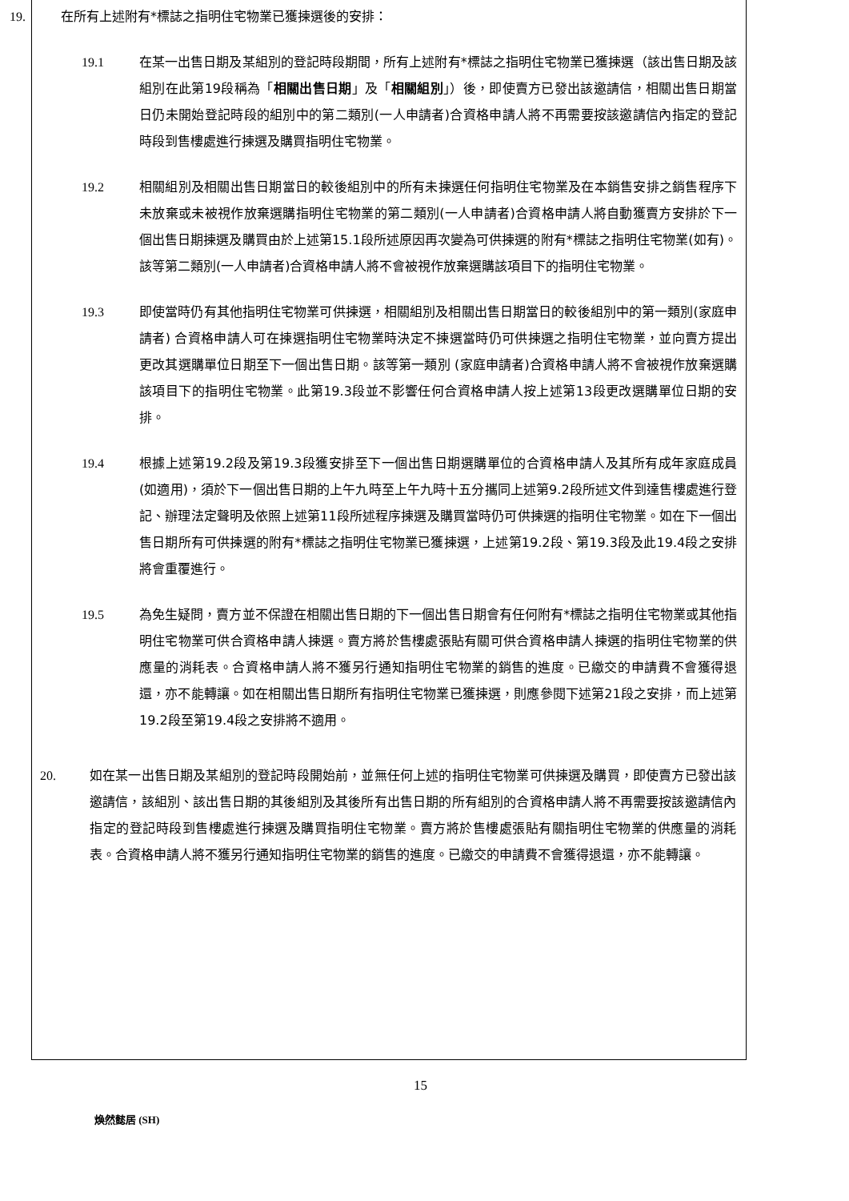19. 在所有上述附有*標誌之指明住宅物業已獲揀選後的安排：
19.1 在某一出售日期及某組別的登記時段期間，所有上述附有*標誌之指明住宅物業已獲揀選（該出售日期及該組別在此第19段稱為「相關出售日期」及「相關組別」）後，即使賣方已發出該邀請信，相關出售日期當日仍未開始登記時段的組別中的第二類別(一人申請者)合資格申請人將不再需要按該邀請信內指定的登記時段到售樓處進行揀選及購買指明住宅物業。
19.2 相關組別及相關出售日期當日的較後組別中的所有未揀選任何指明住宅物業及在本銷售安排之銷售程序下未放棄或未被視作放棄選購指明住宅物業的第二類別(一人申請者)合資格申請人將自動獲賣方安排於下一個出售日期揀選及購買由於上述第15.1段所述原因再次變為可供揀選的附有*標誌之指明住宅物業(如有)。該等第二類別(一人申請者)合資格申請人將不會被視作放棄選購該項目下的指明住宅物業。
19.3 即使當時仍有其他指明住宅物業可供揀選，相關組別及相關出售日期當日的較後組別中的第一類別(家庭申請者) 合資格申請人可在揀選指明住宅物業時決定不揀選當時仍可供揀選之指明住宅物業，並向賣方提出更改其選購單位日期至下一個出售日期。該等第一類別 (家庭申請者)合資格申請人將不會被視作放棄選購該項目下的指明住宅物業。此第19.3段並不影響任何合資格申請人按上述第13段更改選購單位日期的安排。
19.4 根據上述第19.2段及第19.3段獲安排至下一個出售日期選購單位的合資格申請人及其所有成年家庭成員(如適用)，須於下一個出售日期的上午九時至上午九時十五分攜同上述第9.2段所述文件到達售樓處進行登記、辦理法定聲明及依照上述第11段所述程序揀選及購買當時仍可供揀選的指明住宅物業。如在下一個出售日期所有可供揀選的附有*標誌之指明住宅物業已獲揀選，上述第19.2段、第19.3段及此19.4段之安排將會重覆進行。
19.5 為免生疑問，賣方並不保證在相關出售日期的下一個出售日期會有任何附有*標誌之指明住宅物業或其他指明住宅物業可供合資格申請人揀選。賣方將於售樓處張貼有關可供合資格申請人揀選的指明住宅物業的供應量的消耗表。合資格申請人將不獲另行通知指明住宅物業的銷售的進度。已繳交的申請費不會獲得退還，亦不能轉讓。如在相關出售日期所有指明住宅物業已獲揀選，則應參閱下述第21段之安排，而上述第19.2段至第19.4段之安排將不適用。
20. 如在某一出售日期及某組別的登記時段開始前，並無任何上述的指明住宅物業可供揀選及購買，即使賣方已發出該邀請信，該組別、該出售日期的其後組別及其後所有出售日期的所有組別的合資格申請人將不再需要按該邀請信內指定的登記時段到售樓處進行揀選及購買指明住宅物業。賣方將於售樓處張貼有關指明住宅物業的供應量的消耗表。合資格申請人將不獲另行通知指明住宅物業的銷售的進度。已繳交的申請費不會獲得退還，亦不能轉讓。
15
煥然懿居 (SH)